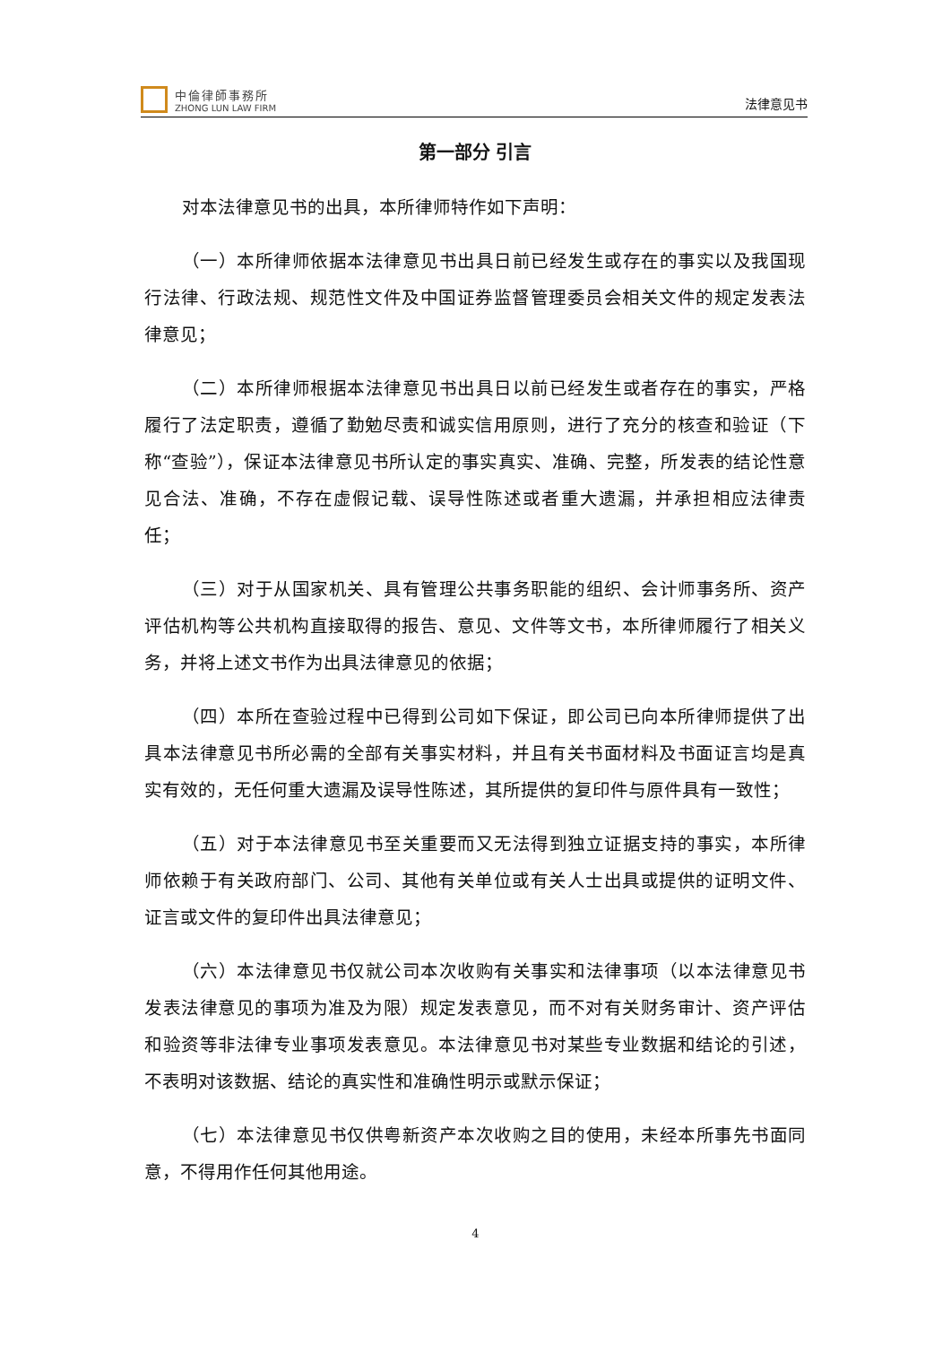中倫律師事務所
ZHONG LUN LAW FIRM
法律意见书
第一部分 引言
对本法律意见书的出具，本所律师特作如下声明：
（一）本所律师依据本法律意见书出具日前已经发生或存在的事实以及我国现行法律、行政法规、规范性文件及中国证券监督管理委员会相关文件的规定发表法律意见；
（二）本所律师根据本法律意见书出具日以前已经发生或者存在的事实，严格履行了法定职责，遵循了勤勉尽责和诚实信用原则，进行了充分的核查和验证（下称“查验”），保证本法律意见书所认定的事实真实、准确、完整，所发表的结论性意见合法、准确，不存在虚假记载、误导性陈述或者重大遗漏，并承担相应法律责任；
（三）对于从国家机关、具有管理公共事务职能的组织、会计师事务所、资产评估机构等公共机构直接取得的报告、意见、文件等文书，本所律师履行了相关义务，并将上述文书作为出具法律意见的依据；
（四）本所在查验过程中已得到公司如下保证，即公司已向本所律师提供了出具本法律意见书所必需的全部有关事实材料，并且有关书面材料及书面证言均是真实有效的，无任何重大遗漏及误导性陈述，其所提供的复印件与原件具有一致性；
（五）对于本法律意见书至关重要而又无法得到独立证据支持的事实，本所律师依赖于有关政府部门、公司、其他有关单位或有关人士出具或提供的证明文件、证言或文件的复印件出具法律意见；
（六）本法律意见书仅就公司本次收购有关事实和法律事项（以本法律意见书发表法律意见的事项为准及为限）规定发表意见，而不对有关财务审计、资产评估和验资等非法律专业事项发表意见。本法律意见书对某些专业数据和结论的引述，不表明对该数据、结论的真实性和准确性明示或默示保证；
（七）本法律意见书仅供粤新资产本次收购之目的使用，未经本所事先书面同意，不得用作任何其他用途。
4